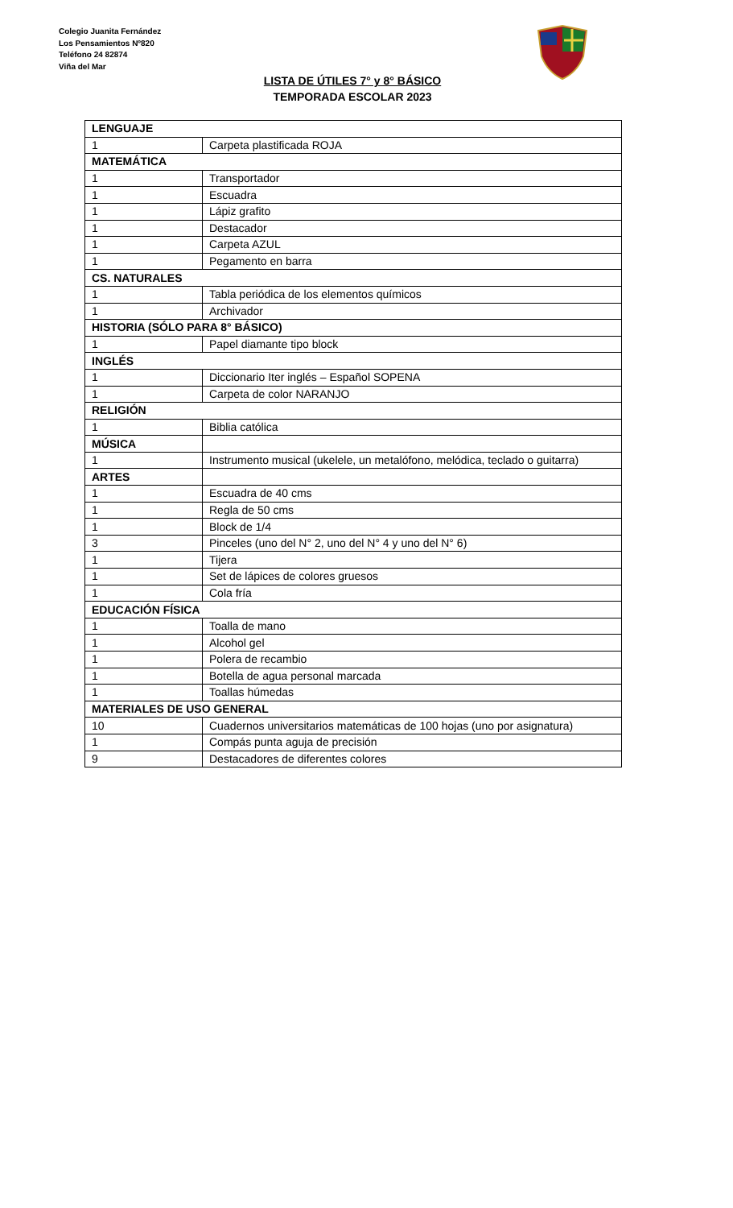Colegio Juanita Fernández
Los Pensamientos Nº820
Teléfono 24 82874
Viña del Mar
LISTA DE ÚTILES 7° y 8° BÁSICO
TEMPORADA ESCOLAR 2023
| LENGUAJE | |
| --- | --- |
| 1 | Carpeta plastificada ROJA |
| MATEMÁTICA | |
| 1 | Transportador |
| 1 | Escuadra |
| 1 | Lápiz grafito |
| 1 | Destacador |
| 1 | Carpeta AZUL |
| 1 | Pegamento en barra |
| CS. NATURALES | |
| 1 | Tabla periódica de los elementos químicos |
| 1 | Archivador |
| HISTORIA (SÓLO PARA 8° BÁSICO) | |
| 1 | Papel diamante tipo block |
| INGLÉS | |
| 1 | Diccionario Iter inglés – Español SOPENA |
| 1 | Carpeta de color NARANJO |
| RELIGIÓN | |
| 1 | Biblia católica |
| MÚSICA | |
| 1 | Instrumento musical (ukelele, un metalófono, melódica, teclado o guitarra) |
| ARTES | |
| 1 | Escuadra de 40 cms |
| 1 | Regla de 50 cms |
| 1 | Block de 1/4 |
| 3 | Pinceles (uno del N° 2, uno del N° 4 y uno del N° 6) |
| 1 | Tijera |
| 1 | Set de lápices de colores gruesos |
| 1 | Cola fría |
| EDUCACIÓN FÍSICA | |
| 1 | Toalla de mano |
| 1 | Alcohol gel |
| 1 | Polera de recambio |
| 1 | Botella de agua personal marcada |
| 1 | Toallas húmedas |
| MATERIALES DE USO GENERAL | |
| 10 | Cuadernos universitarios matemáticas de 100 hojas (uno por asignatura) |
| 1 | Compás punta aguja de precisión |
| 9 | Destacadores de diferentes colores |